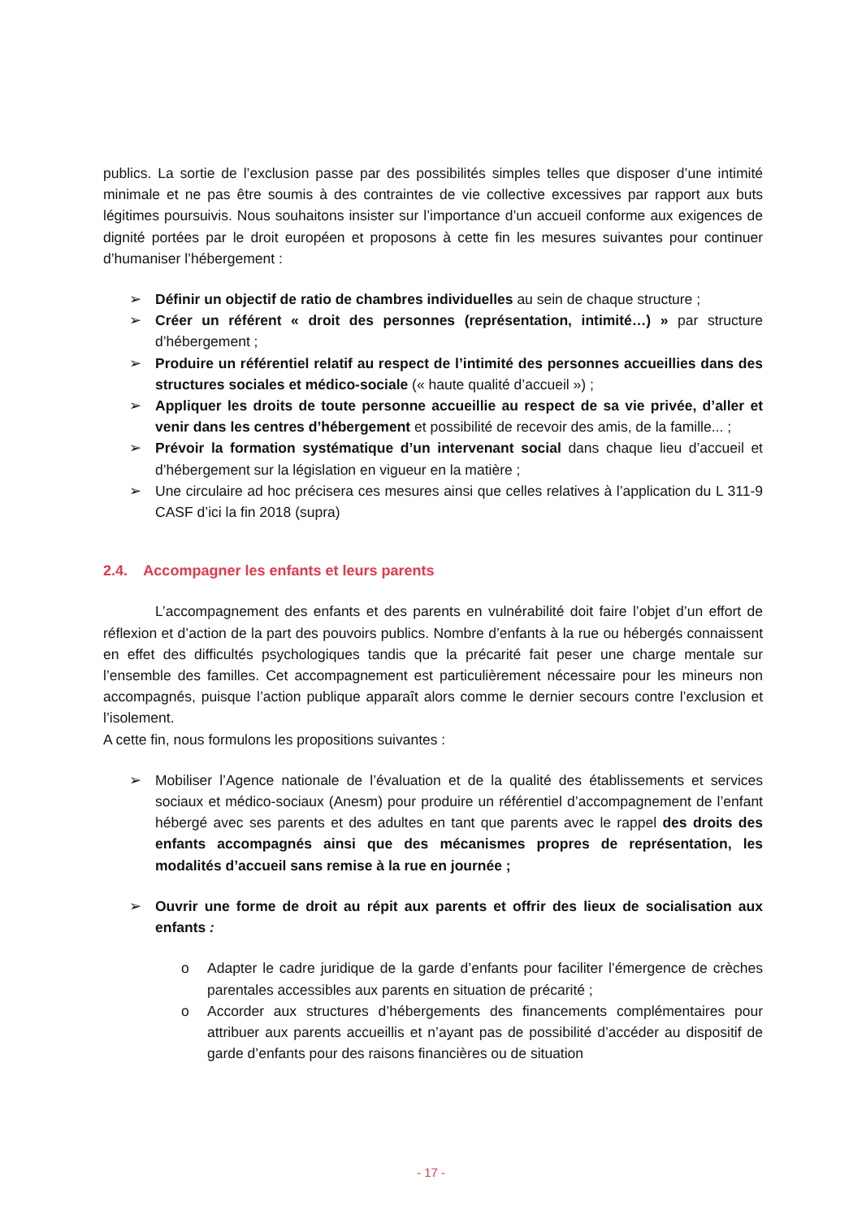publics. La sortie de l’exclusion passe par des possibilités simples telles que disposer d’une intimité minimale et ne pas être soumis à des contraintes de vie collective excessives par rapport aux buts légitimes poursuivis. Nous souhaitons insister sur l’importance d’un accueil conforme aux exigences de dignité portées par le droit européen et proposons à cette fin les mesures suivantes pour continuer d’humaniser l’hébergement :
➢ Définir un objectif de ratio de chambres individuelles au sein de chaque structure ;
➢ Créer un référent « droit des personnes (représentation, intimité…) » par structure d’hébergement ;
➢ Produire un référentiel relatif au respect de l’intimité des personnes accueillies dans des structures sociales et médico-sociale (« haute qualité d’accueil ») ;
➢ Appliquer les droits de toute personne accueillie au respect de sa vie privée, d’aller et venir dans les centres d’hébergement et possibilité de recevoir des amis, de la famille... ;
➢ Prévoir la formation systématique d’un intervenant social dans chaque lieu d’accueil et d’hébergement sur la législation en vigueur en la matière ;
➢ Une circulaire ad hoc précisera ces mesures ainsi que celles relatives à l’application du L 311-9 CASF d’ici la fin 2018 (supra)
2.4. Accompagner les enfants et leurs parents
L’accompagnement des enfants et des parents en vulnérabilité doit faire l’objet d’un effort de réflexion et d’action de la part des pouvoirs publics. Nombre d’enfants à la rue ou hébergés connaissent en effet des difficultés psychologiques tandis que la précarité fait peser une charge mentale sur l’ensemble des familles. Cet accompagnement est particulièrement nécessaire pour les mineurs non accompagnés, puisque l’action publique apparaît alors comme le dernier secours contre l’exclusion et l’isolement.
A cette fin, nous formulons les propositions suivantes :
➢ Mobiliser l’Agence nationale de l’évaluation et de la qualité des établissements et services sociaux et médico-sociaux (Anesm) pour produire un référentiel d’accompagnement de l’enfant hébergé avec ses parents et des adultes en tant que parents avec le rappel des droits des enfants accompagnés ainsi que des mécanismes propres de représentation, les modalités d’accueil sans remise à la rue en journée ;
➢ Ouvrir une forme de droit au répit aux parents et offrir des lieux de socialisation aux enfants :
o Adapter le cadre juridique de la garde d’enfants pour faciliter l’émergence de crèches parentales accessibles aux parents en situation de précarité ;
o Accorder aux structures d’hébergements des financements complémentaires pour attribuer aux parents accueillis et n’ayant pas de possibilité d’accéder au dispositif de garde d’enfants pour des raisons financières ou de situation
- 17 -